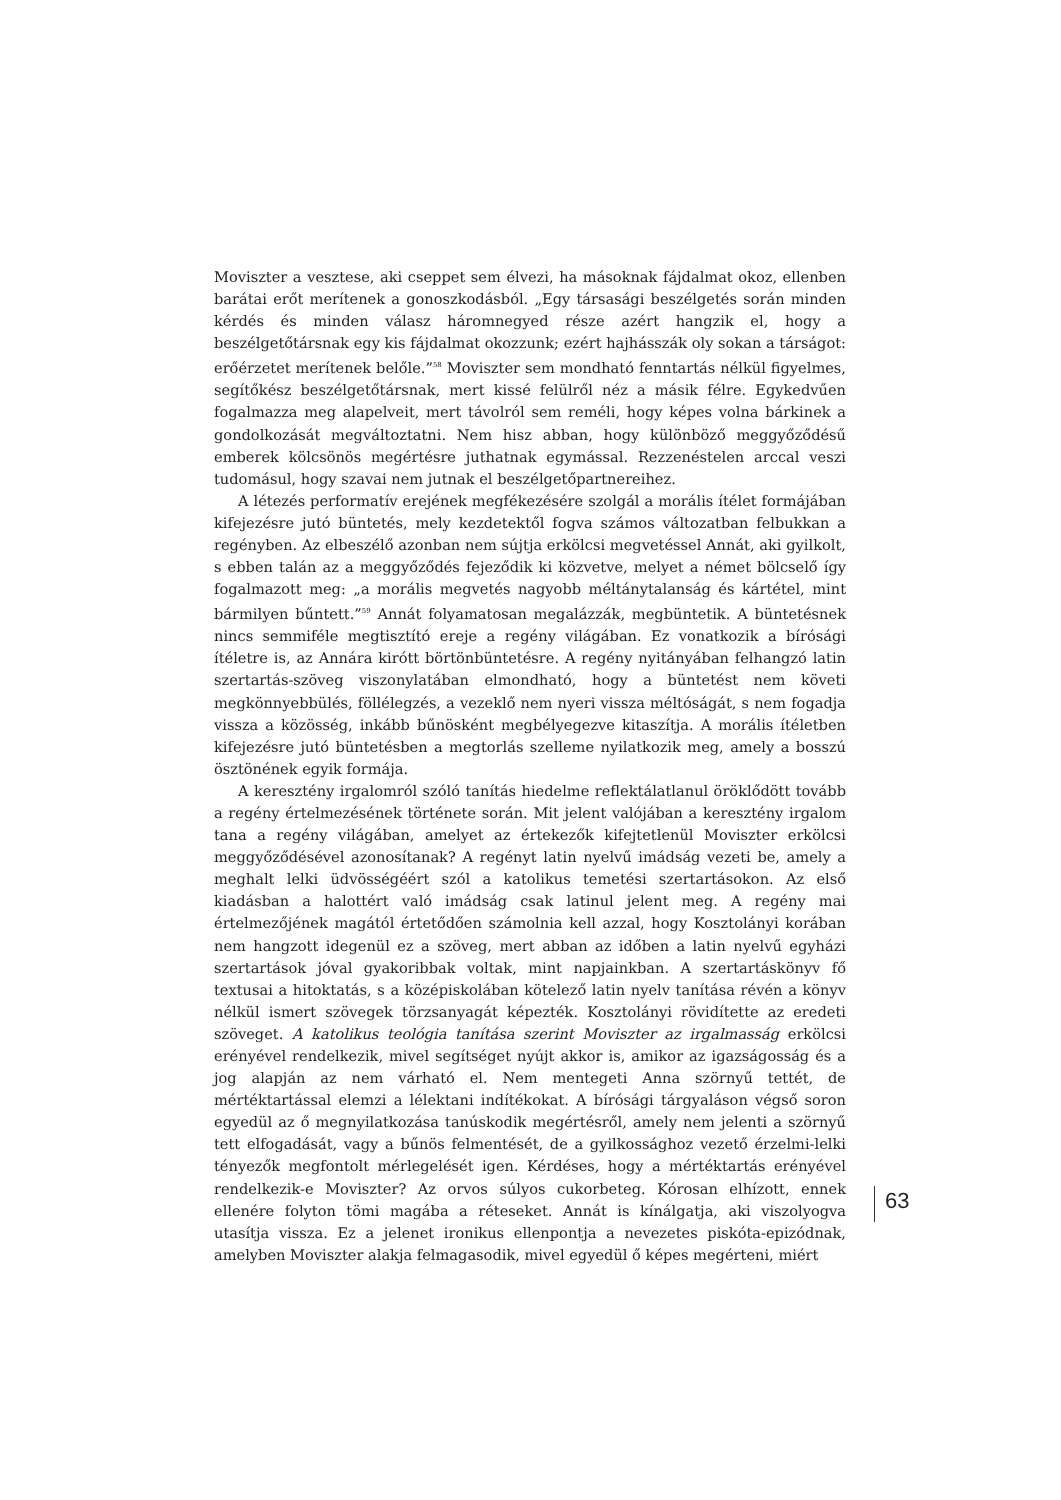Moviszter a vesztese, aki cseppet sem élvezi, ha másoknak fájdalmat okoz, ellenben barátai erőt merítenek a gonoszkodásból. „Egy társasági beszélgetés során minden kérdés és minden válasz háromnegyed része azért hangzik el, hogy a beszélgetőtársnak egy kis fájdalmat okozzunk; ezért hajhásszák oly sokan a társágot: erőérzetet merítenek belőle.”<sup>58</sup> Moviszter sem mondható fenntartás nélkül figyelmes, segítőkész beszélgetőtársnak, mert kissé felülről néz a másik félre. Egykedvűen fogalmazza meg alapelveit, mert távolról sem reméli, hogy képes volna bárkinek a gondolkozását megváltoztatni. Nem hisz abban, hogy különböző meggyőződésű emberek kölcsönös megértésre juthatnak egymással. Rezzenéstelen arccal veszi tudomásul, hogy szavai nem jutnak el beszélgetőpartnereihez.
A létezés performatív erejének megfékezésére szolgál a morális ítélet formájában kifejezésre jutó büntetés, mely kezdetektől fogva számos változatban felbukkan a regényben. Az elbeszélő azonban nem sújtja erkölcsi megvetéssel Annát, aki gyilkolt, s ebben talán az a meggyőződés fejeződik ki közvetve, melyet a német bölcselő így fogalmazott meg: „a morális megvetés nagyobb méltánytalanság és kártétel, mint bármilyen bűntett.”<sup>59</sup> Annát folyamatosan megalázzák, megbüntetik. A büntetésnek nincs semmiféle megtisztító ereje a regény világában. Ez vonatkozik a bírósági ítéletre is, az Annára kirótt börtönbüntetésre. A regény nyitányában felhangzó latin szertartás-szöveg viszonylatában elmondható, hogy a büntetést nem követi megkönnyebbülés, föllélegzés, a vezeklő nem nyeri vissza méltóságát, s nem fogadja vissza a közösség, inkább bűnösként megbélyegezve kitaszítja. A morális ítéletben kifejezésre jutó büntetésben a megtorlás szelleme nyilatkozik meg, amely a bosszú ösztönének egyik formája.
A keresztény irgalomról szóló tanítás hiedelme reflektálatlanul öröklődött tovább a regény értelmezésének története során. Mit jelent valójában a keresztény irgalom tana a regény világában, amelyet az értekezők kifejtetlenül Moviszter erkölcsi meggyőződésével azonosítanak? A regényt latin nyelvű imádság vezeti be, amely a meghalt lelki üdvösségéért szól a katolikus temetési szertartásokon. Az első kiadásban a halottért való imádság csak latinul jelent meg. A regény mai értelmezőjének magától értetődően számolnia kell azzal, hogy Kosztolányi korában nem hangzott idegenül ez a szöveg, mert abban az időben a latin nyelvű egyházi szertartások jóval gyakoribbak voltak, mint napjainkban. A szertartáskönyv fő textusai a hitoktatás, s a középiskolában kötelező latin nyelv tanítása révén a könyv nélkül ismert szövegek törzsanyagát képezték. Kosztolányi rövidítette az eredeti szöveget. A katolikus teológia tanítása szerint Moviszter az irgalmasság erkölcsi erényével rendelkezik, mivel segítséget nyújt akkor is, amikor az igazságosság és a jog alapján az nem várható el. Nem mentegeti Anna szörnyű tettét, de mértéktartással elemzi a lélektani indítékokat. A bírósági tárgyaláson végső soron egyedül az ő megnyilatkozása tanúskodik megértésről, amely nem jelenti a szörnyű tett elfogadását, vagy a bűnös felmentését, de a gyilkossághoz vezető érzelmi-lelki tényezők megfontolt mérlegelését igen. Kérdéses, hogy a mértéktartás erényével rendelkezik-e Moviszter? Az orvos súlyos cukorbeteg. Kórosan elhízott, ennek ellenére folyton tömi magába a réteseket. Annát is kínálgatja, aki viszolyogva utasítja vissza. Ez a jelenet ironikus ellenpontja a nevezetes piskóta-epizódnak, amelyben Moviszter alakja felmagasodik, mivel egyedül ő képes megérteni, miért
63